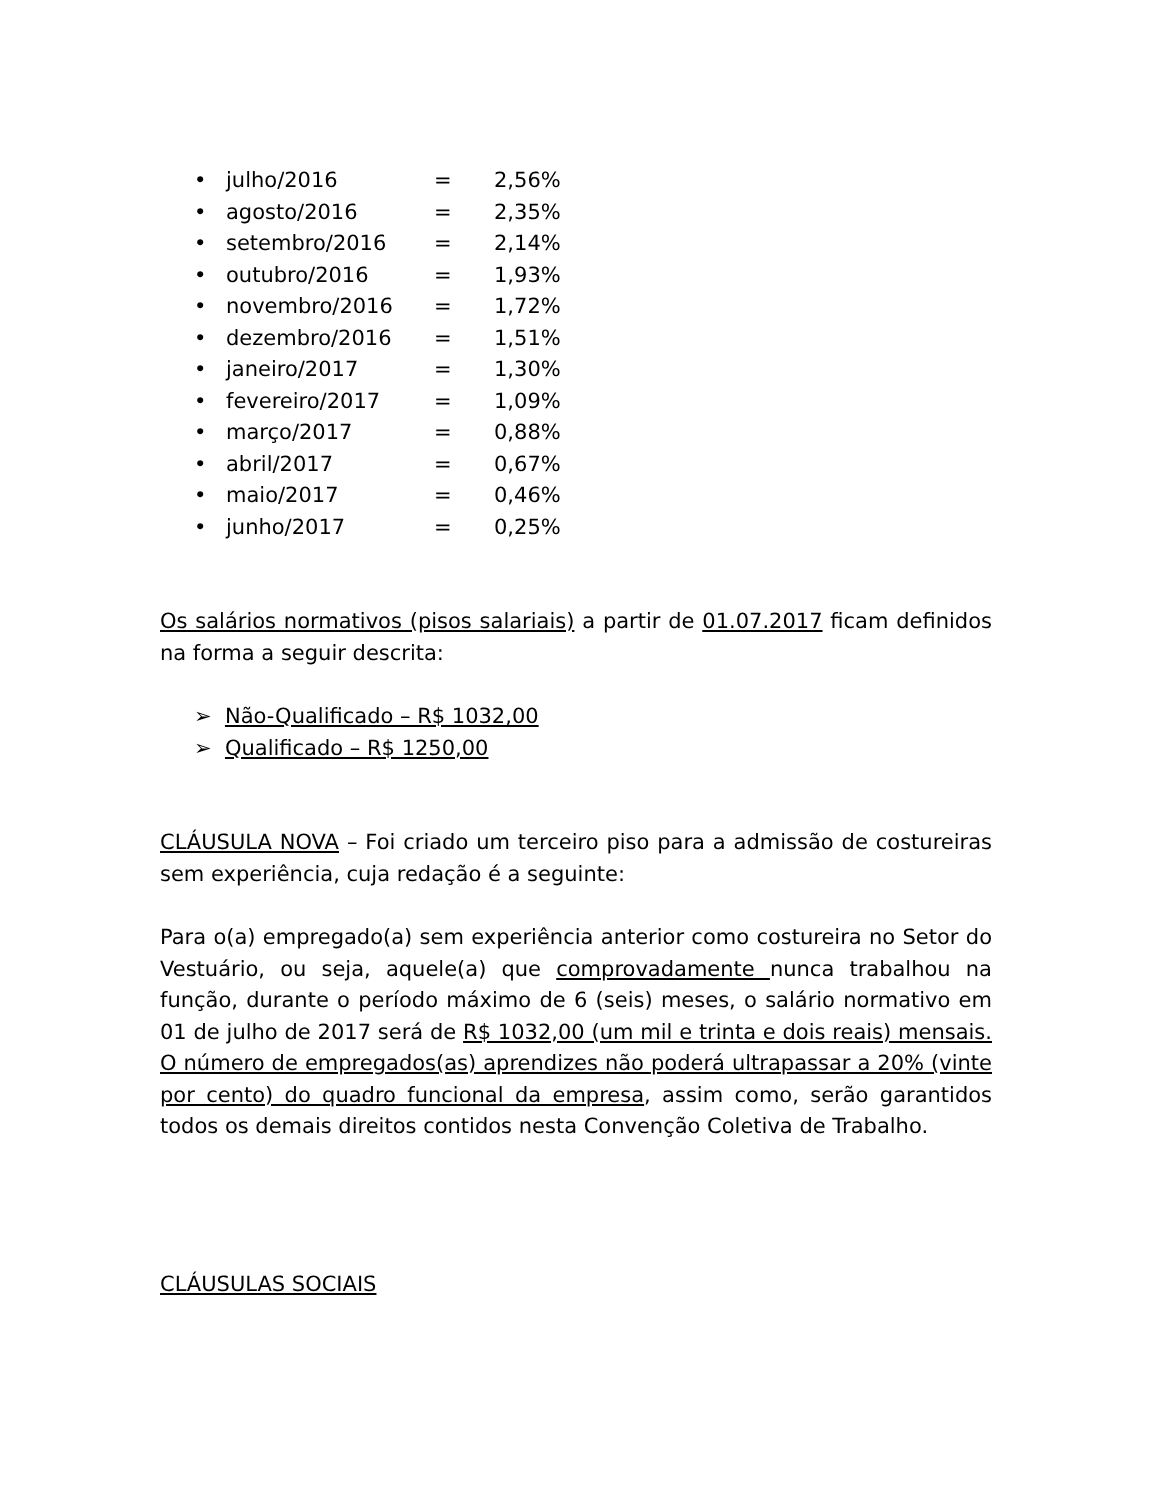• julho/2016 = 2,56%
• agosto/2016 = 2,35%
• setembro/2016 = 2,14%
• outubro/2016 = 1,93%
• novembro/2016 = 1,72%
• dezembro/2016 = 1,51%
• janeiro/2017 = 1,30%
• fevereiro/2017 = 1,09%
• março/2017 = 0,88%
• abril/2017 = 0,67%
• maio/2017 = 0,46%
• junho/2017 = 0,25%
Os salários normativos (pisos salariais) a partir de 01.07.2017 ficam definidos na forma a seguir descrita:
➢ Não-Qualificado – R$ 1032,00
➢ Qualificado – R$ 1250,00
CLÁUSULA NOVA – Foi criado um terceiro piso para a admissão de costureiras sem experiência, cuja redação é a seguinte:
Para o(a) empregado(a) sem experiência anterior como costureira no Setor do Vestuário, ou seja, aquele(a) que comprovadamente nunca trabalhou na função, durante o período máximo de 6 (seis) meses, o salário normativo em 01 de julho de 2017 será de R$ 1032,00 (um mil e trinta e dois reais) mensais. O número de empregados(as) aprendizes não poderá ultrapassar a 20% (vinte por cento) do quadro funcional da empresa, assim como, serão garantidos todos os demais direitos contidos nesta Convenção Coletiva de Trabalho.
CLÁUSULAS SOCIAIS